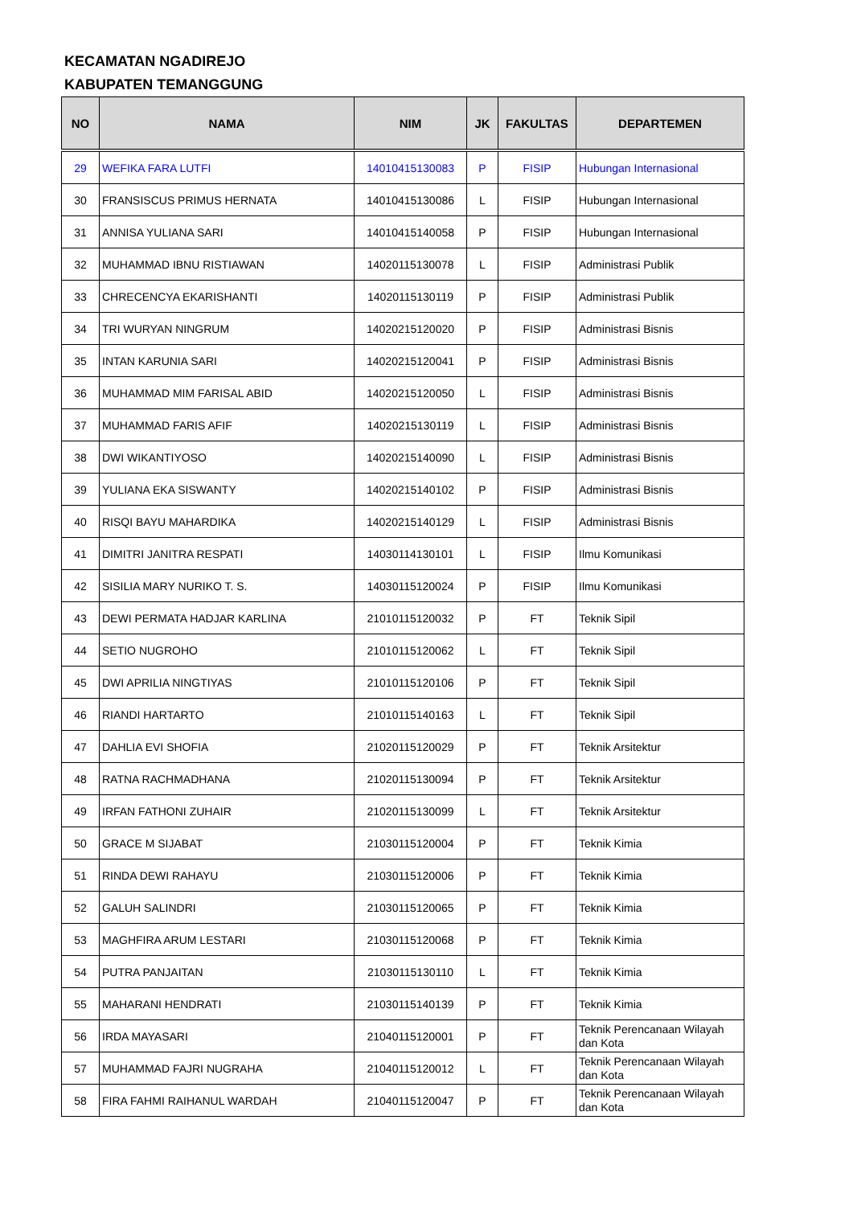KECAMATAN NGADIREJO
KABUPATEN TEMANGGUNG
| NO | NAMA | NIM | JK | FAKULTAS | DEPARTEMEN |
| --- | --- | --- | --- | --- | --- |
| 29 | WEFIKA FARA LUTFI | 14010415130083 | P | FISIP | Hubungan Internasional |
| 30 | FRANSISCUS PRIMUS HERNATA | 14010415130086 | L | FISIP | Hubungan Internasional |
| 31 | ANNISA YULIANA SARI | 14010415140058 | P | FISIP | Hubungan Internasional |
| 32 | MUHAMMAD IBNU RISTIAWAN | 14020115130078 | L | FISIP | Administrasi Publik |
| 33 | CHRECENCYA EKARISHANTI | 14020115130119 | P | FISIP | Administrasi Publik |
| 34 | TRI WURYAN NINGRUM | 14020215120020 | P | FISIP | Administrasi Bisnis |
| 35 | INTAN KARUNIA SARI | 14020215120041 | P | FISIP | Administrasi Bisnis |
| 36 | MUHAMMAD MIM FARISAL ABID | 14020215120050 | L | FISIP | Administrasi Bisnis |
| 37 | MUHAMMAD FARIS AFIF | 14020215130119 | L | FISIP | Administrasi Bisnis |
| 38 | DWI WIKANTIYOSO | 14020215140090 | L | FISIP | Administrasi Bisnis |
| 39 | YULIANA EKA SISWANTY | 14020215140102 | P | FISIP | Administrasi Bisnis |
| 40 | RISQI BAYU MAHARDIKA | 14020215140129 | L | FISIP | Administrasi Bisnis |
| 41 | DIMITRI JANITRA RESPATI | 14030114130101 | L | FISIP | Ilmu Komunikasi |
| 42 | SISILIA MARY NURIKO T. S. | 14030115120024 | P | FISIP | Ilmu Komunikasi |
| 43 | DEWI PERMATA HADJAR KARLINA | 21010115120032 | P | FT | Teknik Sipil |
| 44 | SETIO NUGROHO | 21010115120062 | L | FT | Teknik Sipil |
| 45 | DWI APRILIA NINGTIYAS | 21010115120106 | P | FT | Teknik Sipil |
| 46 | RIANDI HARTARTO | 21010115140163 | L | FT | Teknik Sipil |
| 47 | DAHLIA EVI SHOFIA | 21020115120029 | P | FT | Teknik Arsitektur |
| 48 | RATNA RACHMADHANA | 21020115130094 | P | FT | Teknik Arsitektur |
| 49 | IRFAN FATHONI ZUHAIR | 21020115130099 | L | FT | Teknik Arsitektur |
| 50 | GRACE M SIJABAT | 21030115120004 | P | FT | Teknik Kimia |
| 51 | RINDA DEWI RAHAYU | 21030115120006 | P | FT | Teknik Kimia |
| 52 | GALUH SALINDRI | 21030115120065 | P | FT | Teknik Kimia |
| 53 | MAGHFIRA ARUM LESTARI | 21030115120068 | P | FT | Teknik Kimia |
| 54 | PUTRA PANJAITAN | 21030115130110 | L | FT | Teknik Kimia |
| 55 | MAHARANI HENDRATI | 21030115140139 | P | FT | Teknik Kimia |
| 56 | IRDA MAYASARI | 21040115120001 | P | FT | Teknik Perencanaan Wilayah dan Kota |
| 57 | MUHAMMAD FAJRI NUGRAHA | 21040115120012 | L | FT | Teknik Perencanaan Wilayah dan Kota |
| 58 | FIRA FAHMI RAIHANUL WARDAH | 21040115120047 | P | FT | Teknik Perencanaan Wilayah dan Kota |